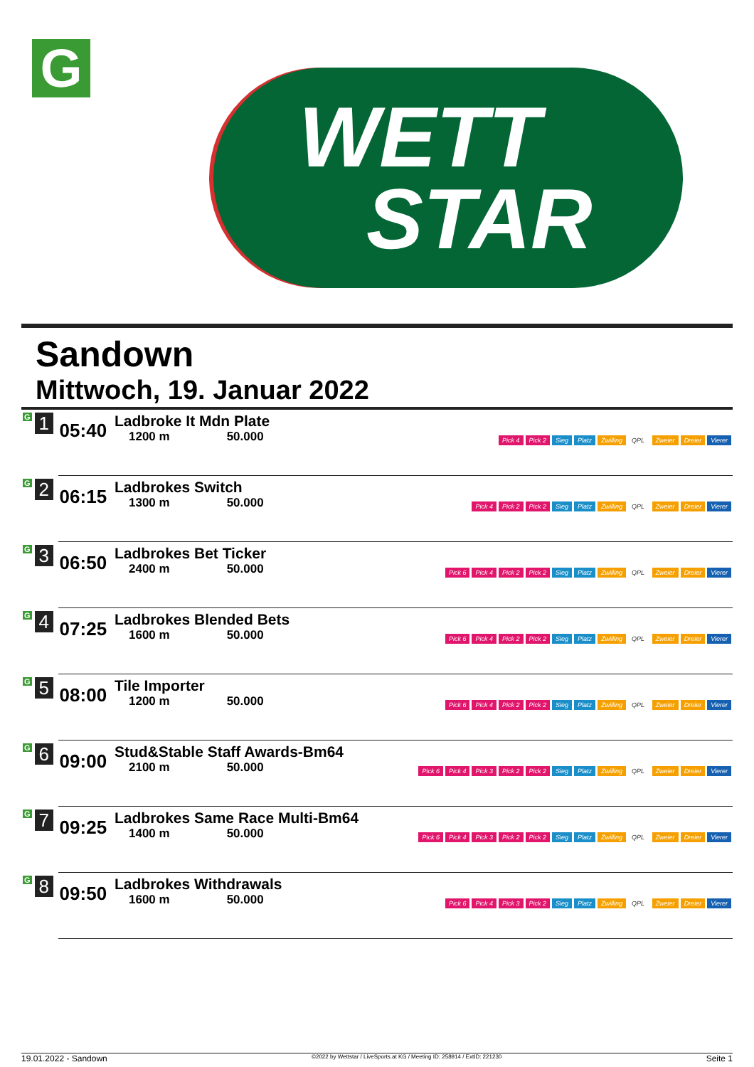G
WETT
STAR
Sandown
Mittwoch, 19. Januar 2022
| G 1 | 05:40 | Ladbroke It Mdn Plate 1200 m 50.000 | Pick 4 Pick 2 Sieg Platz Zwilling QPL Zweier Dreier Vierer |
| G 2 | 06:15 | Ladbrokes Switch 1300 m 50.000 | Pick 4 Pick 2 Pick 2 Sieg Platz Zwilling QPL Zweier Dreier Vierer |
| G 3 | 06:50 | Ladbrokes Bet Ticker 2400 m 50.000 | Pick 6 Pick 4 Pick 2 Pick 2 Sieg Platz Zwilling QPL Zweier Dreier Vierer |
| G 4 | 07:25 | Ladbrokes Blended Bets 1600 m 50.000 | Pick 6 Pick 4 Pick 2 Pick 2 Sieg Platz Zwilling QPL Zweier Dreier Vierer |
| G 5 | 08:00 | Tile Importer 1200 m 50.000 | Pick 6 Pick 4 Pick 2 Pick 2 Sieg Platz Zwilling QPL Zweier Dreier Vierer |
| G 6 | 09:00 | Stud&Stable Staff Awards-Bm64 2100 m 50.000 | Pick 6 Pick 4 Pick 3 Pick 2 Pick 2 Sieg Platz Zwilling QPL Zweier Dreier Vierer |
| G 7 | 09:25 | Ladbrokes Same Race Multi-Bm64 1400 m 50.000 | Pick 6 Pick 4 Pick 3 Pick 2 Pick 2 Sieg Platz Zwilling QPL Zweier Dreier Vierer |
| G 8 | 09:50 | Ladbrokes Withdrawals 1600 m 50.000 | Pick 6 Pick 4 Pick 3 Pick 2 Sieg Platz Zwilling QPL Zweier Dreier Vierer |
19.01.2022 - Sandown ©2022 by Wettstar / LiveSports.at KG / Meeting ID: 258914 / ExtID: 221230 Seite 1